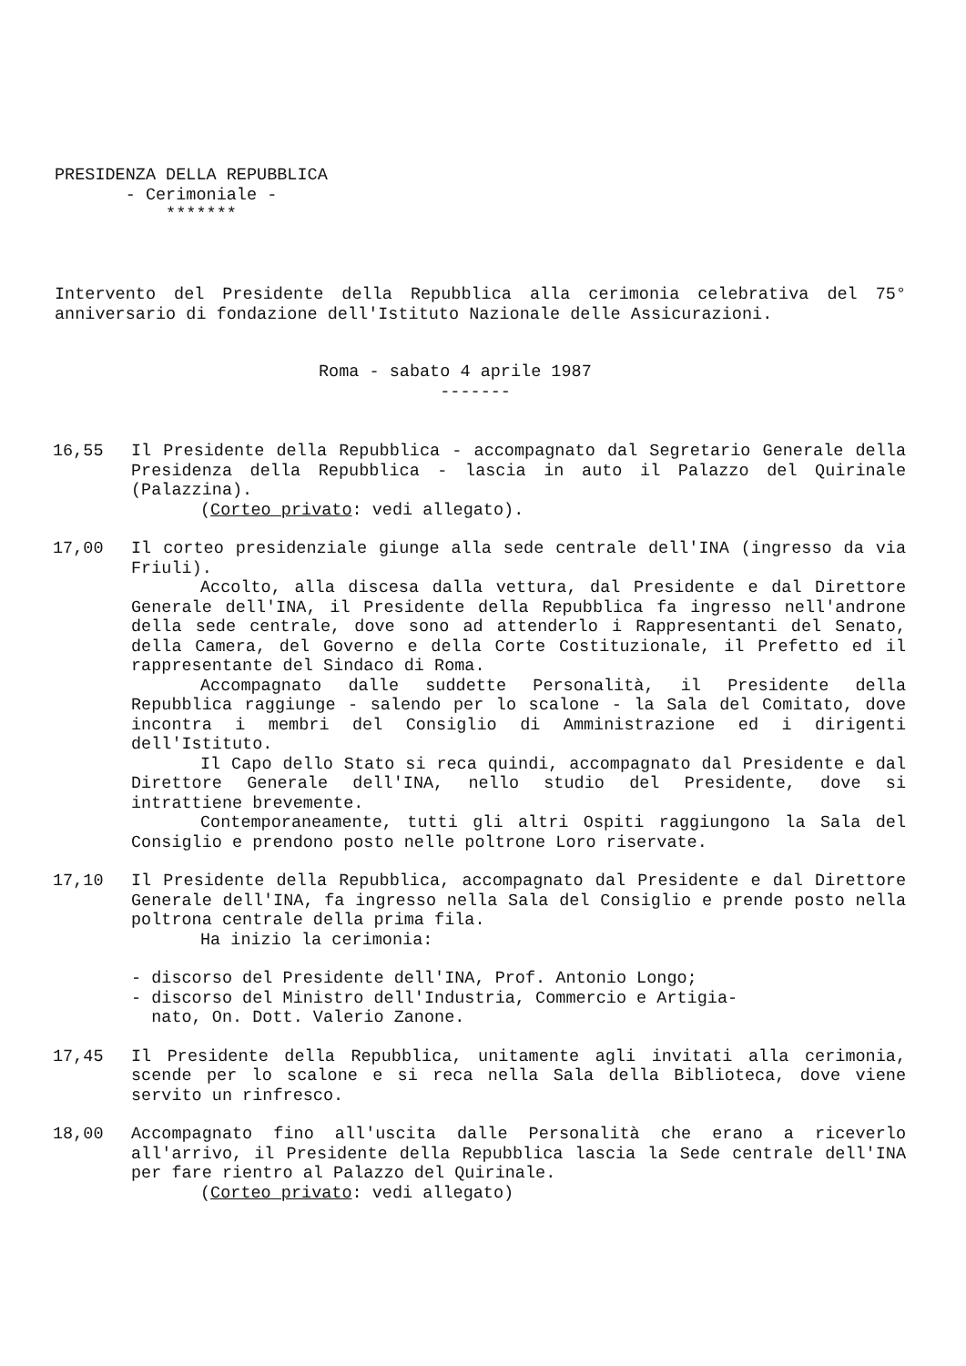PRESIDENZA DELLA REPUBBLICA
- Cerimoniale -
*******
Intervento del Presidente della Repubblica alla cerimonia celebrativa del 75° anniversario di fondazione dell'Istituto Nazionale delle Assicurazioni.
Roma - sabato 4 aprile 1987
-------
16,55 Il Presidente della Repubblica - accompagnato dal Segretario Generale della Presidenza della Repubblica - lascia in auto il Palazzo del Quirinale (Palazzina).
(Corteo privato: vedi allegato).
17,00 Il corteo presidenziale giunge alla sede centrale dell'INA (ingresso da via Friuli).
Accolto, alla discesa dalla vettura, dal Presidente e dal Direttore Generale dell'INA, il Presidente della Repubblica fa ingresso nell'androne della sede centrale, dove sono ad attenderlo i Rappresentanti del Senato, della Camera, del Governo e della Corte Costituzionale, il Prefetto ed il rappresentante del Sindaco di Roma.
Accompagnato dalle suddette Personalità, il Presidente della Repubblica raggiunge - salendo per lo scalone - la Sala del Comitato, dove incontra i membri del Consiglio di Amministrazione ed i dirigenti dell'Istituto.
Il Capo dello Stato si reca quindi, accompagnato dal Presidente e dal Direttore Generale dell'INA, nello studio del Presidente, dove si intrattiene brevemente.
Contemporaneamente, tutti gli altri Ospiti raggiungono la Sala del Consiglio e prendono posto nelle poltrone Loro riservate.
17,10 Il Presidente della Repubblica, accompagnato dal Presidente e dal Direttore Generale dell'INA, fa ingresso nella Sala del Consiglio e prende posto nella poltrona centrale della prima fila.
Ha inizio la cerimonia:
- discorso del Presidente dell'INA, Prof. Antonio Longo;
- discorso del Ministro dell'Industria, Commercio e Artigia-
nato, On. Dott. Valerio Zanone.
17,45 Il Presidente della Repubblica, unitamente agli invitati alla cerimonia, scende per lo scalone e si reca nella Sala della Biblioteca, dove viene servito un rinfresco.
18,00 Accompagnato fino all'uscita dalle Personalità che erano a riceverlo all'arrivo, il Presidente della Repubblica lascia la Sede centrale dell'INA per fare rientro al Palazzo del Quirinale.
(Corteo privato: vedi allegato)